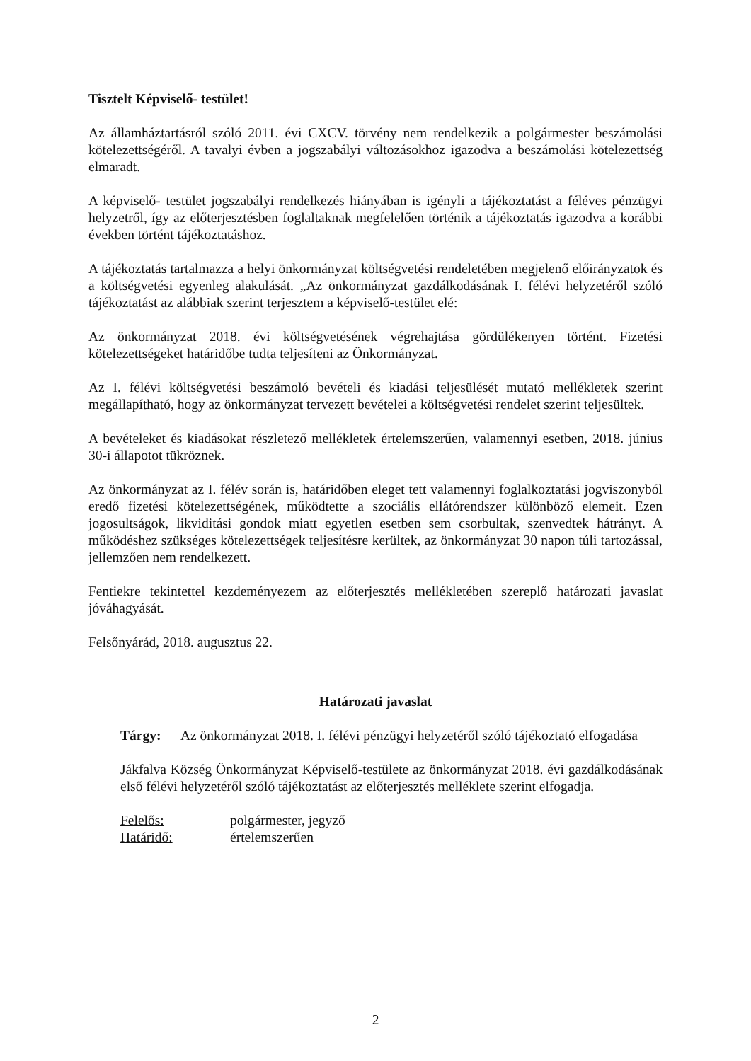Tisztelt Képviselő- testület!
Az államháztartásról szóló 2011. évi CXCV. törvény nem rendelkezik a polgármester beszámolási kötelezettségéről. A tavalyi évben a jogszabályi változásokhoz igazodva a beszámolási kötelezettség elmaradt.
A képviselő- testület jogszabályi rendelkezés hiányában is igényli a tájékoztatást a féléves pénzügyi helyzetről, így az előterjesztésben foglaltaknak megfelelően történik a tájékoztatás igazodva a korábbi években történt tájékoztatáshoz.
A tájékoztatás tartalmazza a helyi önkormányzat költségvetési rendeletében megjelenő előirányzatok és a költségvetési egyenleg alakulását. „Az önkormányzat gazdálkodásának I. félévi helyzetéről szóló tájékoztatást az alábbiak szerint terjesztem a képviselő-testület elé:
Az önkormányzat 2018. évi költségvetésének végrehajtása gördülékenyen történt. Fizetési kötelezettségeket határidőbe tudta teljesíteni az Önkormányzat.
Az I. félévi költségvetési beszámoló bevételi és kiadási teljesülését mutató mellékletek szerint megállapítható, hogy az önkormányzat tervezett bevételei a költségvetési rendelet szerint teljesültek.
A bevételeket és kiadásokat részletező mellékletek értelemszerűen, valamennyi esetben, 2018. június 30-i állapotot tükröznek.
Az önkormányzat az I. félév során is, határidőben eleget tett valamennyi foglalkoztatási jogviszonyból eredő fizetési kötelezettségének, működtette a szociális ellátórendszer különböző elemeit. Ezen jogosultságok, likviditási gondok miatt egyetlen esetben sem csorbultak, szenvedtek hátrányt. A működéshez szükséges kötelezettségek teljesítésre kerültek, az önkormányzat 30 napon túli tartozással, jellemzően nem rendelkezett.
Fentiekre tekintettel kezdeményezem az előterjesztés mellékletében szereplő határozati javaslat jóváhagyását.
Felsőnyárád, 2018. augusztus 22.
Határozati javaslat
Tárgy: Az önkormányzat 2018. I. félévi pénzügyi helyzetéről szóló tájékoztató elfogadása
Jákfalva Község Önkormányzat Képviselő-testülete az önkormányzat 2018. évi gazdálkodásának első félévi helyzetéről szóló tájékoztatást az előterjesztés melléklete szerint elfogadja.
Felelős: polgármester, jegyző
Határidő: értelemszerűen
2